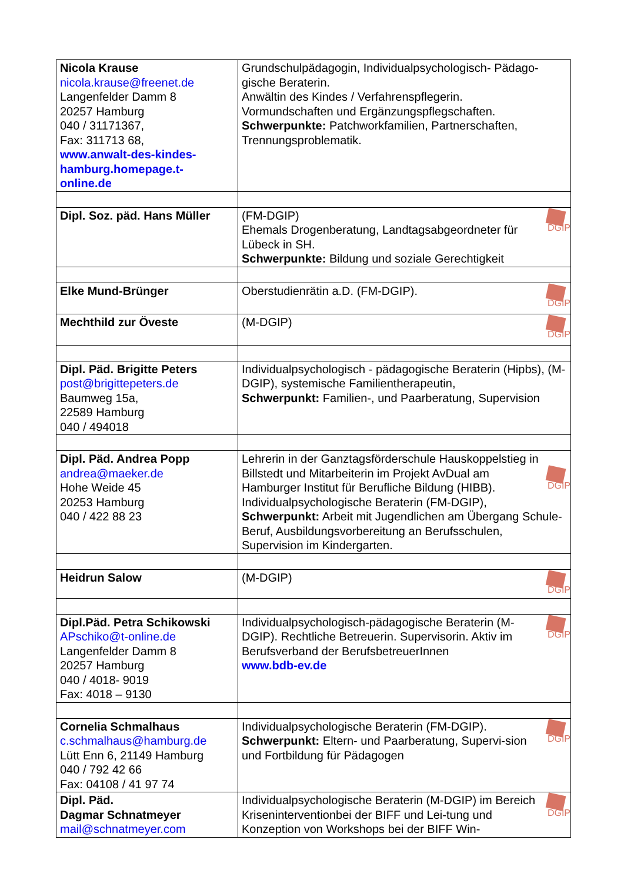| Nicola Krause nicola.krause@freenet.de Langenfelder Damm 8 20257 Hamburg 040 / 31171367, Fax: 311713 68, www.anwalt-des-kindes-hamburg.homepage.t-online.de | Grundschulpädagogin, Individualpsychologisch- Pädago-gische Beraterin. Anwältin des Kindes / Verfahrenspflegerin. Vormundschaften und Ergänzungspflegschaften. Schwerpunkte: Patchworkfamilien, Partnerschaften, Trennungsproblematik. |
| Dipl. Soz. päd. Hans Müller | DGIP (FM-DGIP) Ehemals Drogenberatung, Landtagsabgeordneter für Lübeck in SH. Schwerpunkte: Bildung und soziale Gerechtigkeit |
| Elke Mund-Brünger | DGIP Oberstudienrätin a.D. (FM-DGIP). |
| Mechthild zur Öveste | DGIP (M-DGIP) |
| Dipl. Päd. Brigitte Peters post@brigittepeters.de Baumweg 15a, 22589 Hamburg 040 / 494018 | Individualpsychologisch - pädagogische Beraterin (Hipbs), (M-DGIP), systemische Familientherapeutin, Schwerpunkt: Familien-, und Paarberatung, Supervision |
| Dipl. Päd. Andrea Popp andrea@maeker.de Hohe Weide 45 20253 Hamburg 040 / 422 88 23 | DGIP Lehrerin in der Ganztagsförderschule Hauskoppelstieg in Billstedt und Mitarbeiterin im Projekt AvDual am Hamburger Institut für Berufliche Bildung (HIBB). Individualpsychologische Beraterin (FM-DGIP), Schwerpunkt: Arbeit mit Jugendlichen am Übergang Schule-Beruf, Ausbildungsvorbereitung an Berufsschulen, Supervision im Kindergarten. |
| Heidrun Salow | DGIP (M-DGIP) |
| Dipl.Päd. Petra Schikowski APschiko@t-online.de Langenfelder Damm 8 20257 Hamburg 040 / 4018- 9019 Fax: 4018 – 9130 | DGIP Individualpsychologisch-pädagogische Beraterin (M-DGIP). Rechtliche Betreuerin. Supervisorin. Aktiv im Berufsverband der BerufsbetreuerInnen www.bdb-ev.de |
| Cornelia Schmalhaus c.schmalhaus@hamburg.de Lütt Enn 6, 21149 Hamburg 040 / 792 42 66 Fax: 04108 / 41 97 74 | DGIP Individualpsychologische Beraterin (FM-DGIP). Schwerpunkt: Eltern- und Paarberatung, Supervi-sion und Fortbildung für Pädagogen |
| Dipl. Päd. Dagmar Schnatmeyer mail@schnatmeyer.com | DGIP Individualpsychologische Beraterin (M-DGIP) im Bereich Kriseninterventionbei der BIFF und Lei-tung und Konzeption von Workshops bei der BIFF Win- |